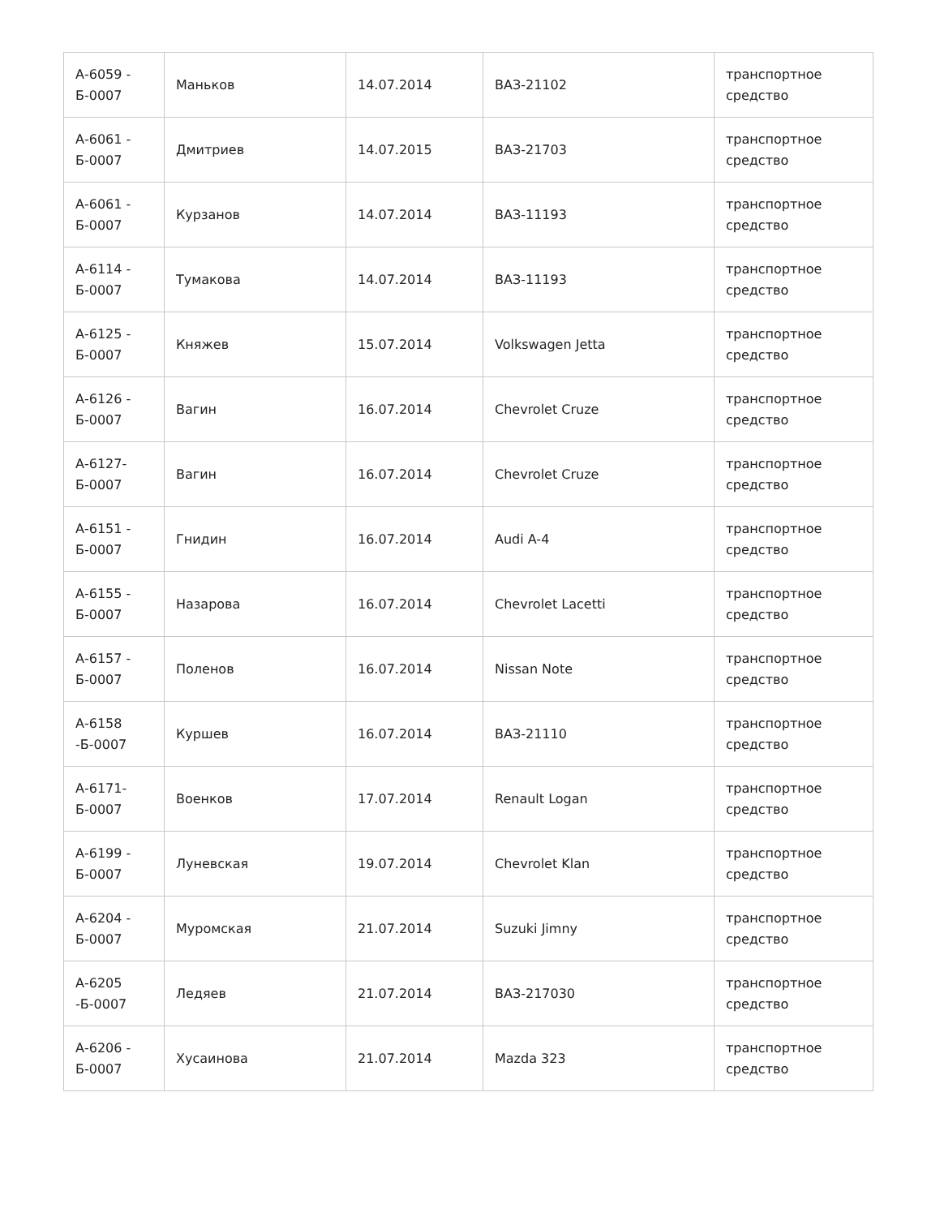| А-6059 - Б-0007 | Маньков | 14.07.2014 | ВАЗ-21102 | транспортное средство |
| А-6061 - Б-0007 | Дмитриев | 14.07.2015 | ВАЗ-21703 | транспортное средство |
| А-6061 - Б-0007 | Курзанов | 14.07.2014 | ВАЗ-11193 | транспортное средство |
| А-6114 - Б-0007 | Тумакова | 14.07.2014 | ВАЗ-11193 | транспортное средство |
| А-6125 - Б-0007 | Княжев | 15.07.2014 | Volkswagen Jetta | транспортное средство |
| А-6126 - Б-0007 | Вагин | 16.07.2014 | Chevrolet Cruze | транспортное средство |
| А-6127- Б-0007 | Вагин | 16.07.2014 | Chevrolet Cruze | транспортное средство |
| А-6151 - Б-0007 | Гнидин | 16.07.2014 | Audi A-4 | транспортное средство |
| А-6155 - Б-0007 | Назарова | 16.07.2014 | Chevrolet Lacetti | транспортное средство |
| А-6157 - Б-0007 | Поленов | 16.07.2014 | Nissan Note | транспортное средство |
| А-6158 -Б-0007 | Куршев | 16.07.2014 | ВАЗ-21110 | транспортное средство |
| А-6171- Б-0007 | Военков | 17.07.2014 | Renault Logan | транспортное средство |
| А-6199 - Б-0007 | Луневская | 19.07.2014 | Chevrolet Klan | транспортное средство |
| А-6204 - Б-0007 | Муромская | 21.07.2014 | Suzuki Jimny | транспортное средство |
| А-6205 -Б-0007 | Ледяев | 21.07.2014 | ВАЗ-217030 | транспортное средство |
| А-6206 - Б-0007 | Хусаинова | 21.07.2014 | Mazda 323 | транспортное средство |